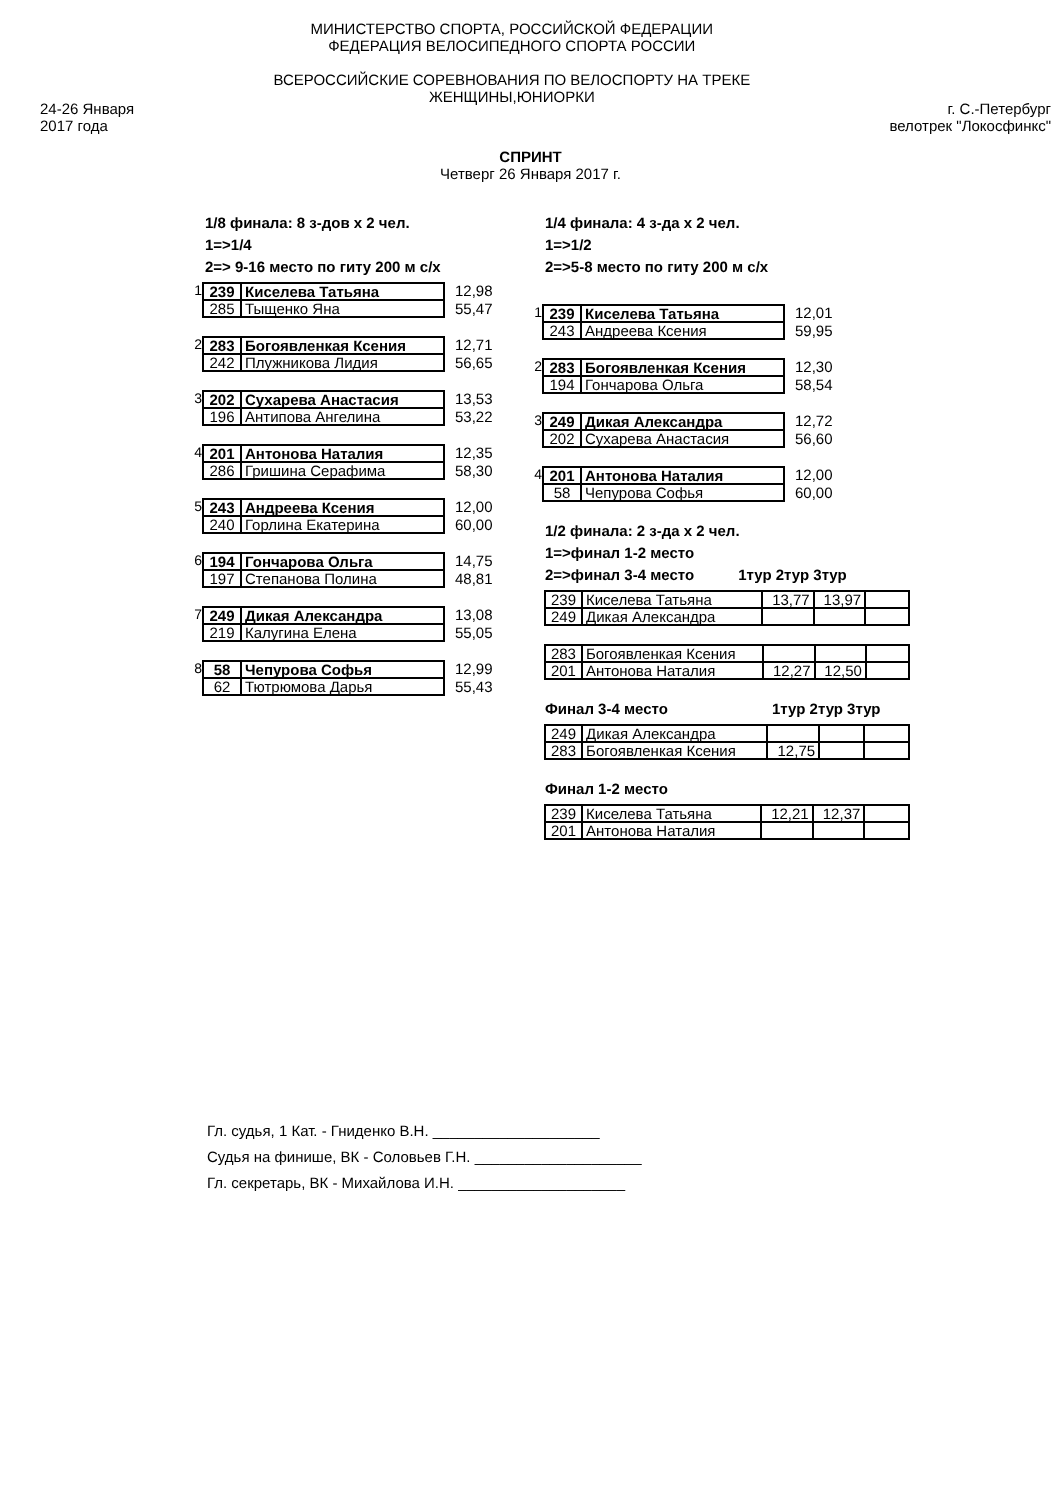24-26 Января
2017 года
МИНИСТЕРСТВО СПОРТА, РОССИЙСКОЙ ФЕДЕРАЦИИ
ФЕДЕРАЦИЯ ВЕЛОСИПЕДНОГО СПОРТА РОССИИ
ВСЕРОССИЙСКИЕ СОРЕВНОВАНИЯ ПО ВЕЛОСПОРТУ НА ТРЕКЕ
ЖЕНЩИНЫ,ЮНИОРКИ
г. С.-Петербург
велотрек "Локосфинкс"
СПРИНТ
Четверг 26 Января 2017 г.
1/8 финала: 8 з-дов х 2 чел.
1=>1/4
2=> 9-16 место по гиту 200 м с/х
1
| 239 | Киселева Татьяна |
| 285 | Тыщенко Яна |
12,98
55,47
2
| 283 | Богоявленкая Ксения |
| 242 | Плужникова Лидия |
12,71
56,65
3
| 202 | Сухарева Анастасия |
| 196 | Антипова Ангелина |
13,53
53,22
4
| 201 | Антонова Наталия |
| 286 | Гришина Серафима |
12,35
58,30
5
| 243 | Андреева Ксения |
| 240 | Горлина Екатерина |
12,00
60,00
6
| 194 | Гончарова Ольга |
| 197 | Степанова Полина |
14,75
48,81
7
| 249 | Дикая Александра |
| 219 | Калугина Елена |
13,08
55,05
8
| 58 | Чепурова Софья |
| 62 | Тютрюмова Дарья |
12,99
55,43
1/4 финала: 4 з-да х 2 чел.
1=>1/2
2=>5-8 место по гиту 200 м с/х
1
| 239 | Киселева Татьяна |
| 243 | Андреева Ксения |
12,01
59,95
2
| 283 | Богоявленкая Ксения |
| 194 | Гончарова Ольга |
12,30
58,54
3
| 249 | Дикая Александра |
| 202 | Сухарева Анастасия |
12,72
56,60
4
| 201 | Антонова Наталия |
| 58 | Чепурова Софья |
12,00
60,00
1/2 финала: 2 з-да х 2 чел.
1=>финал 1-2 место
2=>финал 3-4 место 1тур 2тур 3тур
| 239 | Киселева Татьяна | 13,77 | 13,97 | |
| 249 | Дикая Александра | | | |
| 283 | Богоявленкая Ксения | | | |
| 201 | Антонова Наталия | 12,27 | 12,50 | |
Финал 3-4 место 1тур 2тур 3тур
| 249 | Дикая Александра | | | |
| 283 | Богоявленкая Ксения | 12,75 | | |
Финал 1-2 место
| 239 | Киселева Татьяна | 12,21 | 12,37 | |
| 201 | Антонова Наталия | | | |
Гл. судья, 1 Кат. - Гниденко В.Н. ____________________
Судья на финише, ВК - Соловьев Г.Н. ____________________
Гл. секретарь, ВК - Михайлова И.Н. ____________________